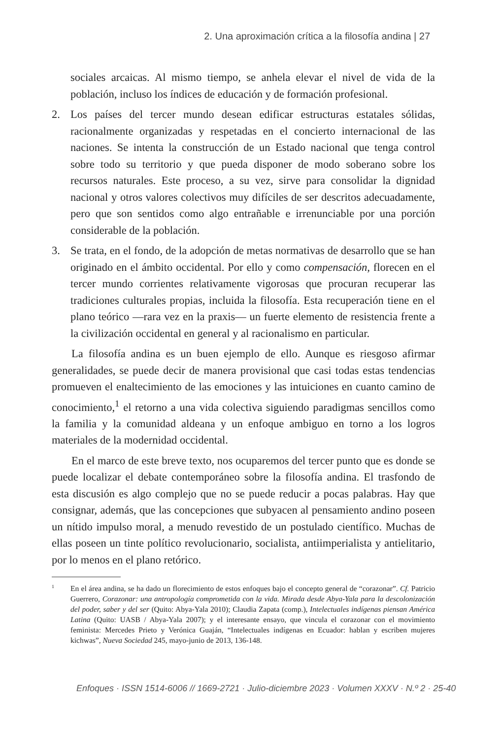2. Una aproximación crítica a la filosofía andina | 27
sociales arcaicas. Al mismo tiempo, se anhela elevar el nivel de vida de la población, incluso los índices de educación y de formación profesional.
2. Los países del tercer mundo desean edificar estructuras estatales sólidas, racionalmente organizadas y respetadas en el concierto internacional de las naciones. Se intenta la construcción de un Estado nacional que tenga control sobre todo su territorio y que pueda disponer de modo soberano sobre los recursos naturales. Este proceso, a su vez, sirve para consolidar la dignidad nacional y otros valores colectivos muy difíciles de ser descritos adecuadamente, pero que son sentidos como algo entrañable e irrenunciable por una porción considerable de la población.
3. Se trata, en el fondo, de la adopción de metas normativas de desarrollo que se han originado en el ámbito occidental. Por ello y como compensación, florecen en el tercer mundo corrientes relativamente vigorosas que procuran recuperar las tradiciones culturales propias, incluida la filosofía. Esta recuperación tiene en el plano teórico —rara vez en la praxis— un fuerte elemento de resistencia frente a la civilización occidental en general y al racionalismo en particular.
La filosofía andina es un buen ejemplo de ello. Aunque es riesgoso afirmar generalidades, se puede decir de manera provisional que casi todas estas tendencias promueven el enaltecimiento de las emociones y las intuiciones en cuanto camino de conocimiento,<sup>1</sup> el retorno a una vida colectiva siguiendo paradigmas sencillos como la familia y la comunidad aldeana y un enfoque ambiguo en torno a los logros materiales de la modernidad occidental.
En el marco de este breve texto, nos ocuparemos del tercer punto que es donde se puede localizar el debate contemporáneo sobre la filosofía andina. El trasfondo de esta discusión es algo complejo que no se puede reducir a pocas palabras. Hay que consignar, además, que las concepciones que subyacen al pensamiento andino poseen un nítido impulso moral, a menudo revestido de un postulado científico. Muchas de ellas poseen un tinte político revolucionario, socialista, antiimperialista y antielitario, por lo menos en el plano retórico.
1 En el área andina, se ha dado un florecimiento de estos enfoques bajo el concepto general de “corazonar”. Cf. Patricio Guerrero, Corazonar: una antropología comprometida con la vida. Mirada desde Abya-Yala para la descolonización del poder, saber y del ser (Quito: Abya-Yala 2010); Claudia Zapata (comp.), Intelectuales indígenas piensan América Latina (Quito: UASB / Abya-Yala 2007); y el interesante ensayo, que vincula el corazonar con el movimiento feminista: Mercedes Prieto y Verónica Guaján, “Intelectuales indígenas en Ecuador: hablan y escriben mujeres kichwas”, Nueva Sociedad 245, mayo-junio de 2013, 136-148.
Enfoques · ISSN 1514-6006 // 1669-2721 · Julio-diciembre 2023 · Volumen XXXV · N.º 2 · 25-40